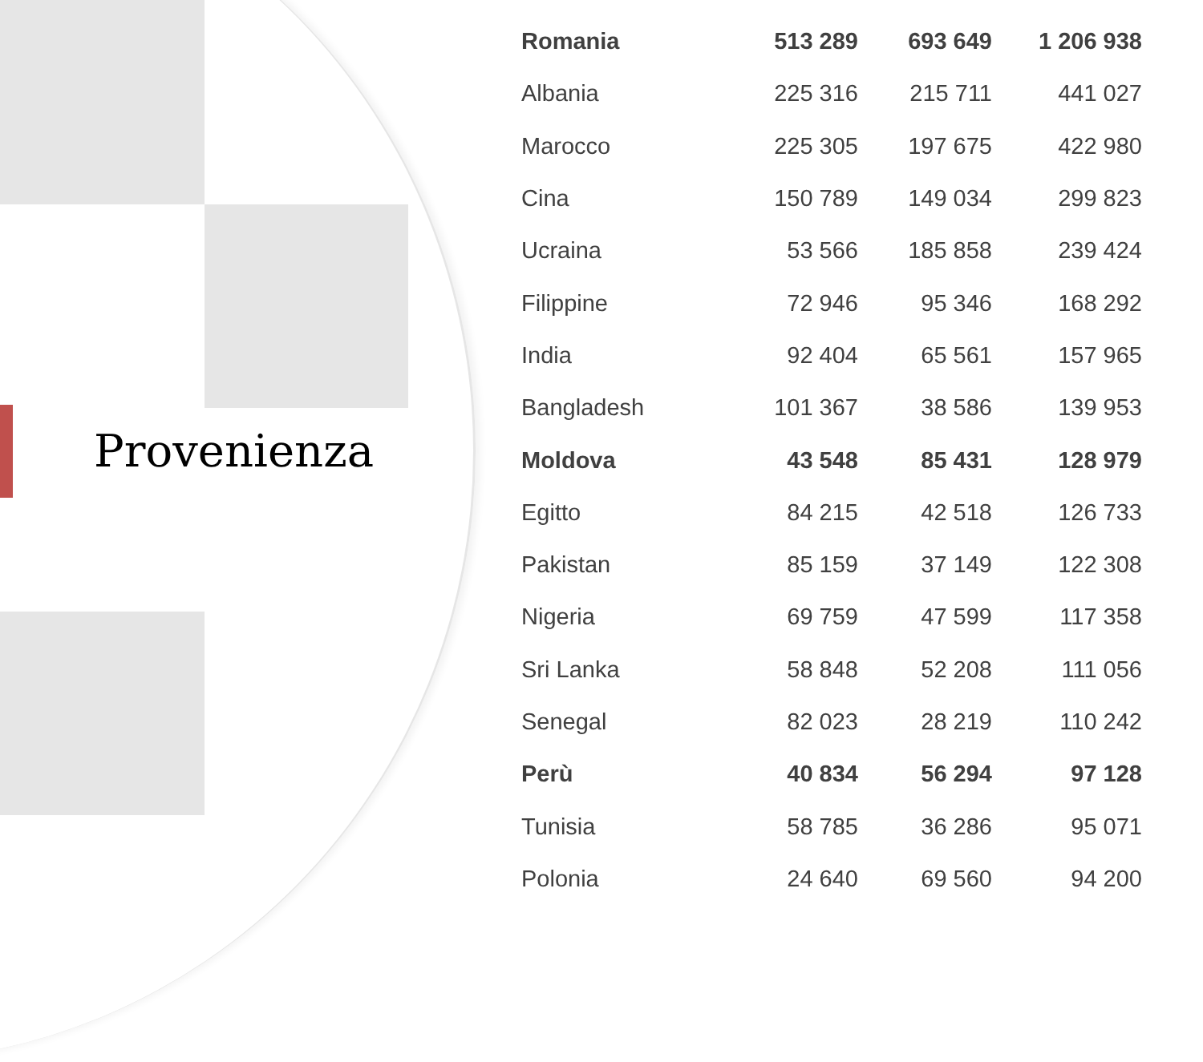Provenienza
| Romania | 513 289 | 693 649 | 1 206 938 |
| Albania | 225 316 | 215 711 | 441 027 |
| Marocco | 225 305 | 197 675 | 422 980 |
| Cina | 150 789 | 149 034 | 299 823 |
| Ucraina | 53 566 | 185 858 | 239 424 |
| Filippine | 72 946 | 95 346 | 168 292 |
| India | 92 404 | 65 561 | 157 965 |
| Bangladesh | 101 367 | 38 586 | 139 953 |
| Moldova | 43 548 | 85 431 | 128 979 |
| Egitto | 84 215 | 42 518 | 126 733 |
| Pakistan | 85 159 | 37 149 | 122 308 |
| Nigeria | 69 759 | 47 599 | 117 358 |
| Sri Lanka | 58 848 | 52 208 | 111 056 |
| Senegal | 82 023 | 28 219 | 110 242 |
| Perù | 40 834 | 56 294 | 97 128 |
| Tunisia | 58 785 | 36 286 | 95 071 |
| Polonia | 24 640 | 69 560 | 94 200 |